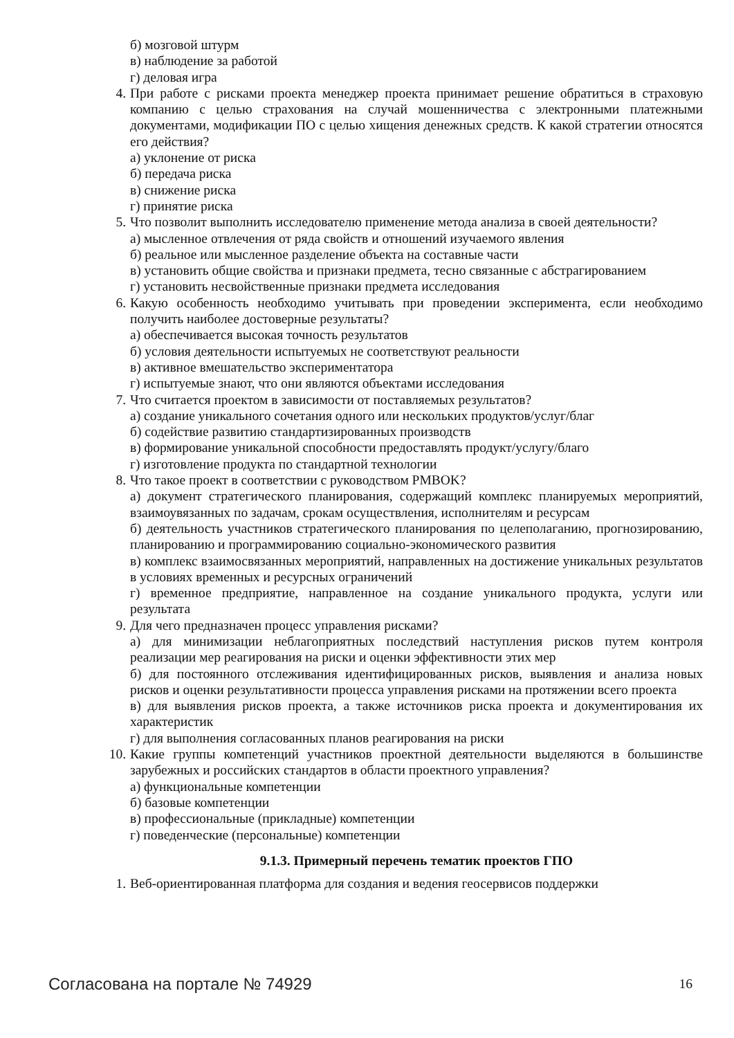б) мозговой штурм
в) наблюдение за работой
г) деловая игра
4. При работе с рисками проекта менеджер проекта принимает решение обратиться в страховую компанию с целью страхования на случай мошенничества с электронными платежными документами, модификации ПО с целью хищения денежных средств. К какой стратегии относятся его действия?
а) уклонение от риска
б) передача риска
в) снижение риска
г) принятие риска
5. Что позволит выполнить исследователю применение метода анализа в своей деятельности?
а) мысленное отвлечения от ряда свойств и отношений изучаемого явления
б) реальное или мысленное разделение объекта на составные части
в) установить общие свойства и признаки предмета, тесно связанные с абстрагированием
г) установить несвойственные признаки предмета исследования
6. Какую особенность необходимо учитывать при проведении эксперимента, если необходимо получить наиболее достоверные результаты?
а) обеспечивается высокая точность результатов
б) условия деятельности испытуемых не соответствуют реальности
в) активное вмешательство экспериментатора
г) испытуемые знают, что они являются объектами исследования
7. Что считается проектом в зависимости от поставляемых результатов?
а) создание уникального сочетания одного или нескольких продуктов/услуг/благ
б) содействие развитию стандартизированных производств
в) формирование уникальной способности предоставлять продукт/услугу/благо
г) изготовление продукта по стандартной технологии
8. Что такое проект в соответствии с руководством PMBOK?
а) документ стратегического планирования, содержащий комплекс планируемых мероприятий, взаимоувязанных по задачам, срокам осуществления, исполнителям и ресурсам
б) деятельность участников стратегического планирования по целеполаганию, прогнозированию, планированию и программированию социально-экономического развития
в) комплекс взаимосвязанных мероприятий, направленных на достижение уникальных результатов в условиях временных и ресурсных ограничений
г) временное предприятие, направленное на создание уникального продукта, услуги или результата
9. Для чего предназначен процесс управления рисками?
а) для минимизации неблагоприятных последствий наступления рисков путем контроля реализации мер реагирования на риски и оценки эффективности этих мер
б) для постоянного отслеживания идентифицированных рисков, выявления и анализа новых рисков и оценки результативности процесса управления рисками на протяжении всего проекта
в) для выявления рисков проекта, а также источников риска проекта и документирования их характеристик
г) для выполнения согласованных планов реагирования на риски
10. Какие группы компетенций участников проектной деятельности выделяются в большинстве зарубежных и российских стандартов в области проектного управления?
а) функциональные компетенции
б) базовые компетенции
в) профессиональные (прикладные) компетенции
г) поведенческие (персональные) компетенции
9.1.3. Примерный перечень тематик проектов ГПО
1. Веб-ориентированная платформа для создания и ведения геосервисов поддержки
Согласована на портале № 74929 16